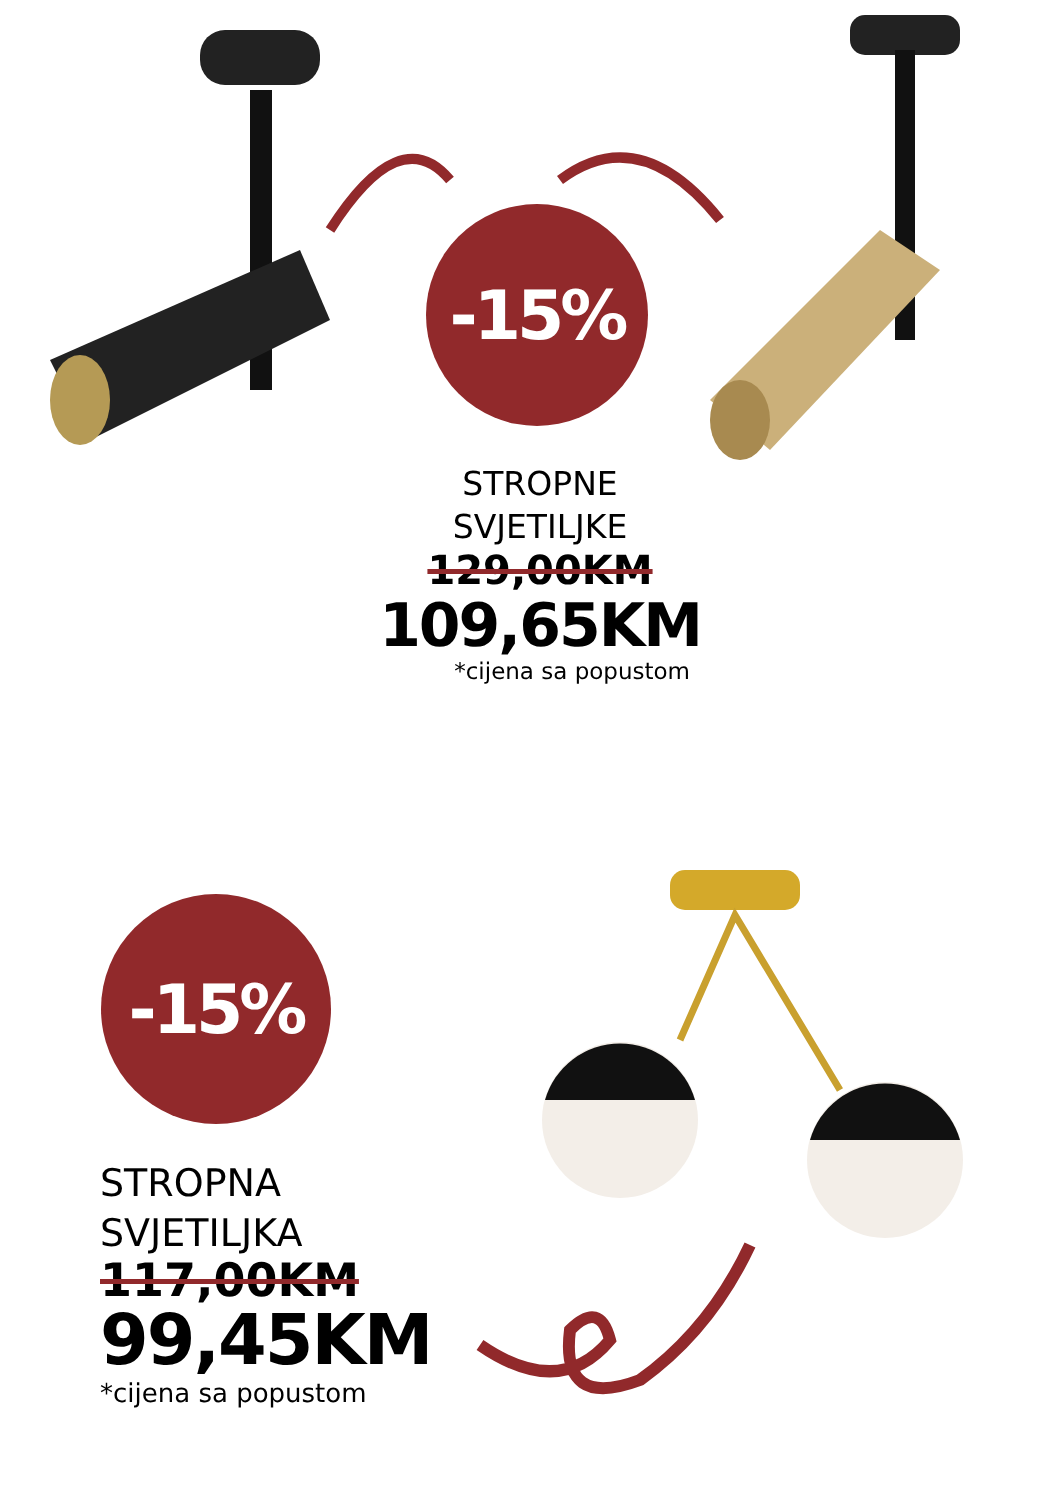-15%
STROPNE
SVJETILJKE
129,00KM
109,65KM
*cijena sa popustom
-15%
STROPNA
SVJETILJKA
117,00KM
99,45KM
*cijena sa popustom